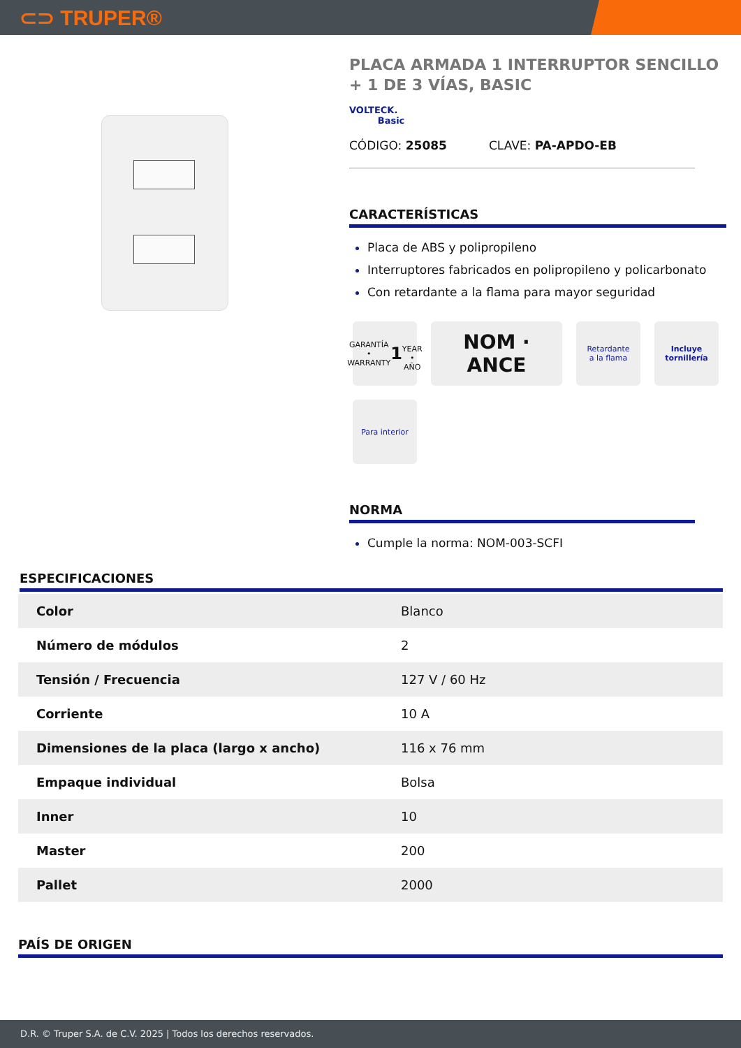⊂⊃ TRUPER®
PLACA ARMADA 1 INTERRUPTOR SENCILLO + 1 DE 3 VÍAS, BASIC
VOLTECK.
Basic
CÓDIGO: 25085 CLAVE: PA-APDO-EB
CARACTERÍSTICAS
Placa de ABS y polipropileno
Interruptores fabricados en polipropileno y policarbonato
Con retardante a la flama para mayor seguridad
GARANTÍA • WARRANTY
1
YEAR • AÑO
NOM · ANCE
Retardante
a la flama
Incluye
tornillería
Para interior
NORMA
Cumple la norma: NOM-003-SCFI
ESPECIFICACIONES
| Color | Blanco |
| Número de módulos | 2 |
| Tensión / Frecuencia | 127 V / 60 Hz |
| Corriente | 10 A |
| Dimensiones de la placa (largo x ancho) | 116 x 76 mm |
| Empaque individual | Bolsa |
| Inner | 10 |
| Master | 200 |
| Pallet | 2000 |
PAÍS DE ORIGEN
D.R. © Truper S.A. de C.V. 2025 | Todos los derechos reservados.